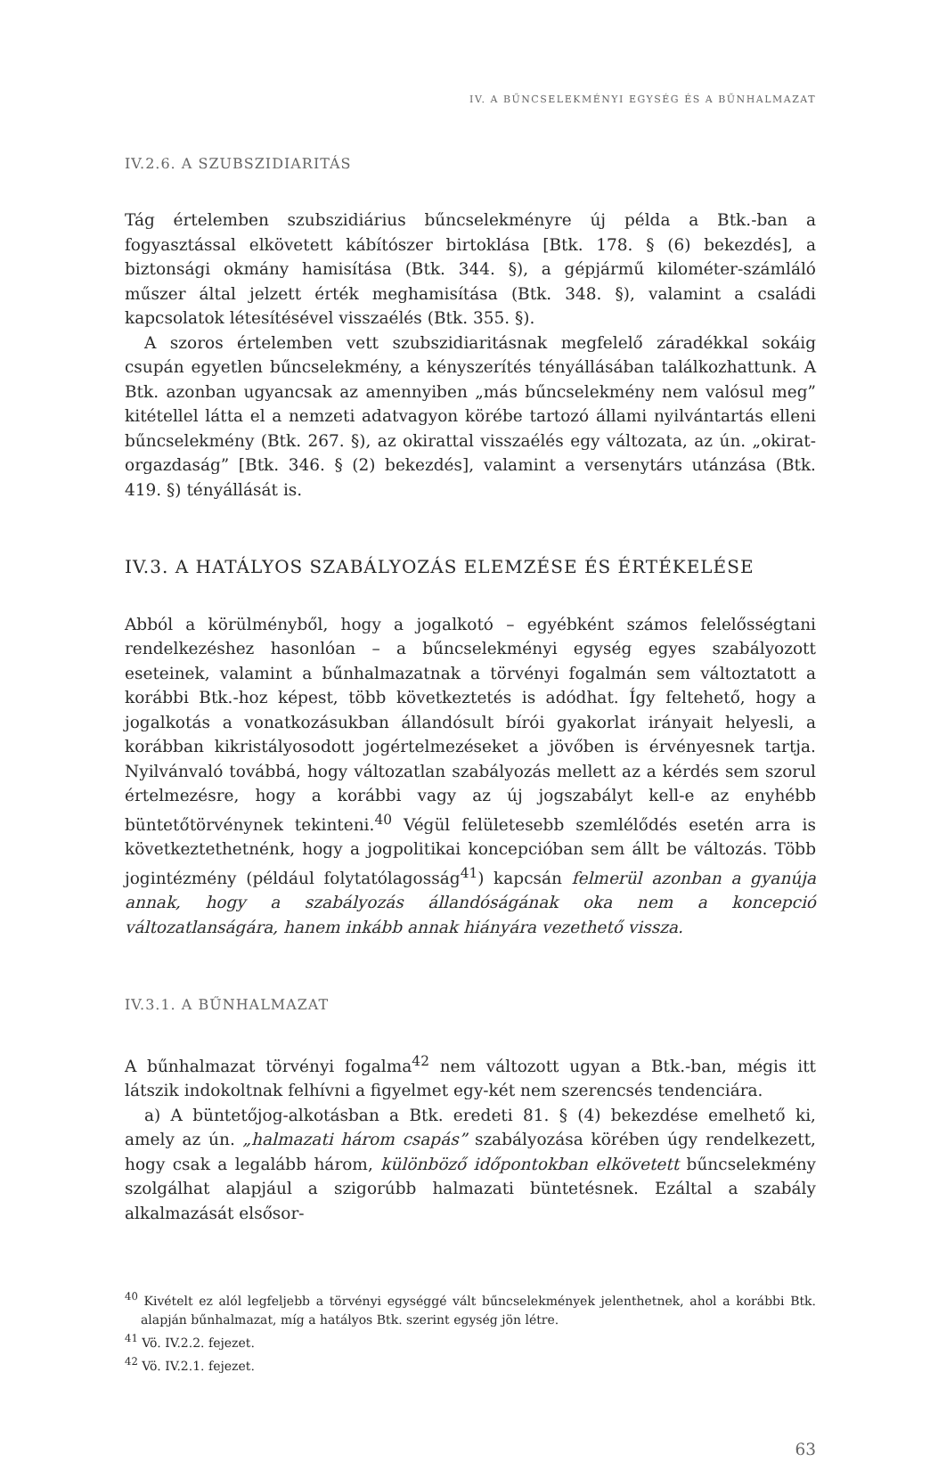IV. A BŰNCSELEKMÉNYI EGYSÉG ÉS A BŰNHALMAZAT
IV.2.6. A SZUBSZIDIARITÁS
Tág értelemben szubszidiárius bűncselekményre új példa a Btk.-ban a fogyasztással elkövetett kábítószer birtoklása [Btk. 178. § (6) bekezdés], a biztonsági okmány hamisítása (Btk. 344. §), a gépjármű kilométer-számláló műszer által jelzett érték meghamisítása (Btk. 348. §), valamint a családi kapcsolatok létesítésével visszaélés (Btk. 355. §).
A szoros értelemben vett szubszidiaritásnak megfelelő záradékkal sokáig csupán egyetlen bűncselekmény, a kényszerítés tényállásában találkozhattunk. A Btk. azonban ugyancsak az amennyiben „más bűncselekmény nem valósul meg” kitétellel látta el a nemzeti adatvagyon körébe tartozó állami nyilvántartás elleni bűncselekmény (Btk. 267. §), az okirattal visszaélés egy változata, az ún. „okirat-orgazdaság” [Btk. 346. § (2) bekezdés], valamint a versenytárs utánzása (Btk. 419. §) tényállását is.
IV.3. A HATÁLYOS SZABÁLYOZÁS ELEMZÉSE ÉS ÉRTÉKELÉSE
Abból a körülményből, hogy a jogalkotó – egyébként számos felelősségtani rendelkezéshez hasonlóan – a bűncselekményi egység egyes szabályozott eseteinek, valamint a bűnhalmazatnak a törvényi fogalmán sem változtatott a korábbi Btk.-hoz képest, több következtetés is adódhat. Így feltehető, hogy a jogalkotás a vonatkozásukban állandósult bírói gyakorlat irányait helyesli, a korábban kikristályosodott jogértelmezéseket a jövőben is érvényesnek tartja. Nyilvánvaló továbbá, hogy változatlan szabályozás mellett az a kérdés sem szorul értelmezésre, hogy a korábbi vagy az új jogszabályt kell-e az enyhébb büntetőtörvénynek tekinteni.<sup>40</sup> Végül felületesebb szemlélődés esetén arra is következtethetnénk, hogy a jogpolitikai koncepcióban sem állt be változás. Több jogintézmény (például folytatólagosság<sup>41</sup>) kapcsán felmerül azonban a gyanúja annak, hogy a szabályozás állandóságának oka nem a koncepció változatlanságára, hanem inkább annak hiányára vezethető vissza.
IV.3.1. A BŰNHALMAZAT
A bűnhalmazat törvényi fogalma<sup>42</sup> nem változott ugyan a Btk.-ban, mégis itt látszik indokoltnak felhívni a figyelmet egy-két nem szerencsés tendenciára.
a) A büntetőjog-alkotásban a Btk. eredeti 81. § (4) bekezdése emelhető ki, amely az ún. „halmazati három csapás” szabályozása körében úgy rendelkezett, hogy csak a legalább három, különböző időpontokban elkövetett bűncselekmény szolgálhat alapjául a szigorúbb halmazati büntetésnek. Ezáltal a szabály alkalmazását elsősor-
<sup>40</sup> Kivételt ez alól legfeljebb a törvényi egységgé vált bűncselekmények jelenthetnek, ahol a korábbi Btk. alapján bűnhalmazat, míg a hatályos Btk. szerint egység jön létre.
<sup>41</sup> Vö. IV.2.2. fejezet.
<sup>42</sup> Vö. IV.2.1. fejezet.
63